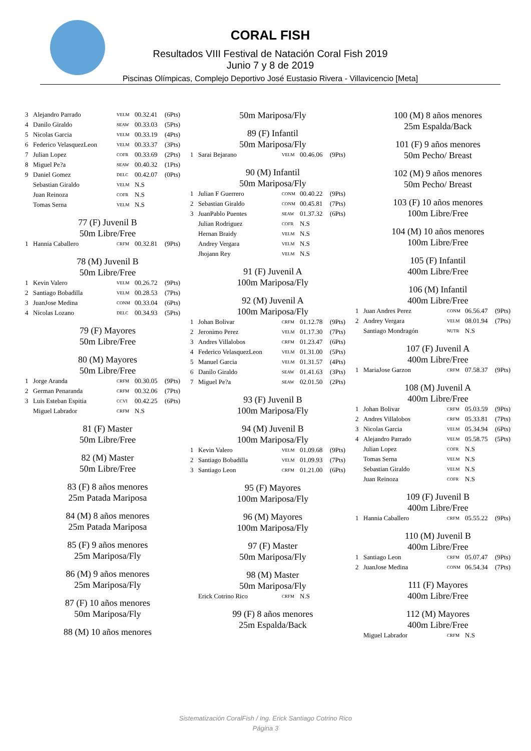CORAL FISH
Resultados VIII Festival de Natación Coral Fish 2019
Junio 7 y 8 de 2019
Piscinas Olímpicas, Complejo Deportivo José Eustasio Rivera - Villavicencio [Meta]
| 3 | Alejandro Parrado | VELM | 00.32.41 | (6Pts) |
| 4 | Danilo Giraldo | SEAW | 00.33.03 | (5Pts) |
| 5 | Nicolas Garcia | VELM | 00.33.19 | (4Pts) |
| 6 | Federico VelasquezLeon | VELM | 00.33.37 | (3Pts) |
| 7 | Julian Lopez | COFR | 00.33.69 | (2Pts) |
| 8 | Miguel Pe?a | SEAW | 00.40.32 | (1Pts) |
| 9 | Daniel Gomez | DELC | 00.42.07 | (0Pts) |
| | Sebastian Giraldo | VELM | N.S | |
| | Juan Reinoza | COFR | N.S | |
| | Tomas Serna | VELM | N.S | |
77 (F) Juvenil B
50m Libre/Free
| 1 | Hannia Caballero | CRFM | 00.32.81 | (9Pts) |
78 (M) Juvenil B
50m Libre/Free
| 1 | Kevin Valero | VELM | 00.26.72 | (9Pts) |
| 2 | Santiago Bobadilla | VELM | 00.28.53 | (7Pts) |
| 3 | JuanJose Medina | CONM | 00.33.04 | (6Pts) |
| 4 | Nicolas Lozano | DELC | 00.34.93 | (5Pts) |
79 (F) Mayores
50m Libre/Free
80 (M) Mayores
50m Libre/Free
| 1 | Jorge Aranda | CRFM | 00.30.05 | (9Pts) |
| 2 | German Penaranda | CRFM | 00.32.06 | (7Pts) |
| 3 | Luis Esteban Espitia | CCVI | 00.42.25 | (6Pts) |
| | Miguel Labrador | CRFM | N.S | |
81 (F) Master
50m Libre/Free
82 (M) Master
50m Libre/Free
83 (F) 8 años menores
25m Patada Mariposa
84 (M) 8 años menores
25m Patada Mariposa
85 (F) 9 años menores
25m Mariposa/Fly
86 (M) 9 años menores
25m Mariposa/Fly
87 (F) 10 años menores
50m Mariposa/Fly
88 (M) 10 años menores
50m Mariposa/Fly
89 (F) Infantil
50m Mariposa/Fly
| 1 | Sarai Bejarano | VELM | 00.46.06 | (9Pts) |
90 (M) Infantil
50m Mariposa/Fly
| 1 | Julian F Guerrero | CONM | 00.40.22 | (9Pts) |
| 2 | Sebastian Giraldo | CONM | 00.45.81 | (7Pts) |
| 3 | JuanPablo Puentes | SEAW | 01.37.32 | (6Pts) |
| | Julian Rodriguez | COFR | N.S | |
| | Hernan Braidy | VELM | N.S | |
| | Andrey Vergara | VELM | N.S | |
| | Jhojann Rey | VELM | N.S | |
91 (F) Juvenil A
100m Mariposa/Fly
92 (M) Juvenil A
100m Mariposa/Fly
| 1 | Johan Bolivar | CRFM | 01.12.78 | (9Pts) |
| 2 | Jeronimo Perez | VELM | 01.17.30 | (7Pts) |
| 3 | Andres Villalobos | CRFM | 01.23.47 | (6Pts) |
| 4 | Federico VelasquezLeon | VELM | 01.31.00 | (5Pts) |
| 5 | Manuel Garcia | VELM | 01.31.57 | (4Pts) |
| 6 | Danilo Giraldo | SEAW | 01.41.63 | (3Pts) |
| 7 | Miguel Pe?a | SEAW | 02.01.50 | (2Pts) |
93 (F) Juvenil B
100m Mariposa/Fly
94 (M) Juvenil B
100m Mariposa/Fly
| 1 | Kevin Valero | VELM | 01.09.68 | (9Pts) |
| 2 | Santiago Bobadilla | VELM | 01.09.93 | (7Pts) |
| 3 | Santiago Leon | CRFM | 01.21.00 | (6Pts) |
95 (F) Mayores
100m Mariposa/Fly
96 (M) Mayores
100m Mariposa/Fly
97 (F) Master
50m Mariposa/Fly
98 (M) Master
50m Mariposa/Fly
| | Erick Cotrino Rico | CRFM | N.S | |
99 (F) 8 años menores
25m Espalda/Back
100 (M) 8 años menores
25m Espalda/Back
101 (F) 9 años menores
50m Pecho/ Breast
102 (M) 9 años menores
50m Pecho/ Breast
103 (F) 10 años menores
100m Libre/Free
104 (M) 10 años menores
100m Libre/Free
105 (F) Infantil
400m Libre/Free
106 (M) Infantil
400m Libre/Free
| 1 | Juan Andres Perez | CONM | 06.56.47 | (9Pts) |
| 2 | Andrey Vergara | VELM | 08.01.94 | (7Pts) |
| | Santiago Mondragón | NUTR | N.S | |
107 (F) Juvenil A
400m Libre/Free
| 1 | MariaJose Garzon | CRFM | 07.58.37 | (9Pts) |
108 (M) Juvenil A
400m Libre/Free
| 1 | Johan Bolivar | CRFM | 05.03.59 | (9Pts) |
| 2 | Andres Villalobos | CRFM | 05.33.81 | (7Pts) |
| 3 | Nicolas Garcia | VELM | 05.34.94 | (6Pts) |
| 4 | Alejandro Parrado | VELM | 05.58.75 | (5Pts) |
| | Julian Lopez | COFR | N.S | |
| | Tomas Serna | VELM | N.S | |
| | Sebastian Giraldo | VELM | N.S | |
| | Juan Reinoza | COFR | N.S | |
109 (F) Juvenil B
400m Libre/Free
| 1 | Hannia Caballero | CRFM | 05.55.22 | (9Pts) |
110 (M) Juvenil B
400m Libre/Free
| 1 | Santiago Leon | CRFM | 05.07.47 | (9Pts) |
| 2 | JuanJose Medina | CONM | 06.54.34 | (7Pts) |
111 (F) Mayores
400m Libre/Free
112 (M) Mayores
400m Libre/Free
| | Miguel Labrador | CRFM | N.S | |
Sistematización CoralFish / Ing. Erick Santiago Cotrino Rico
Página 3